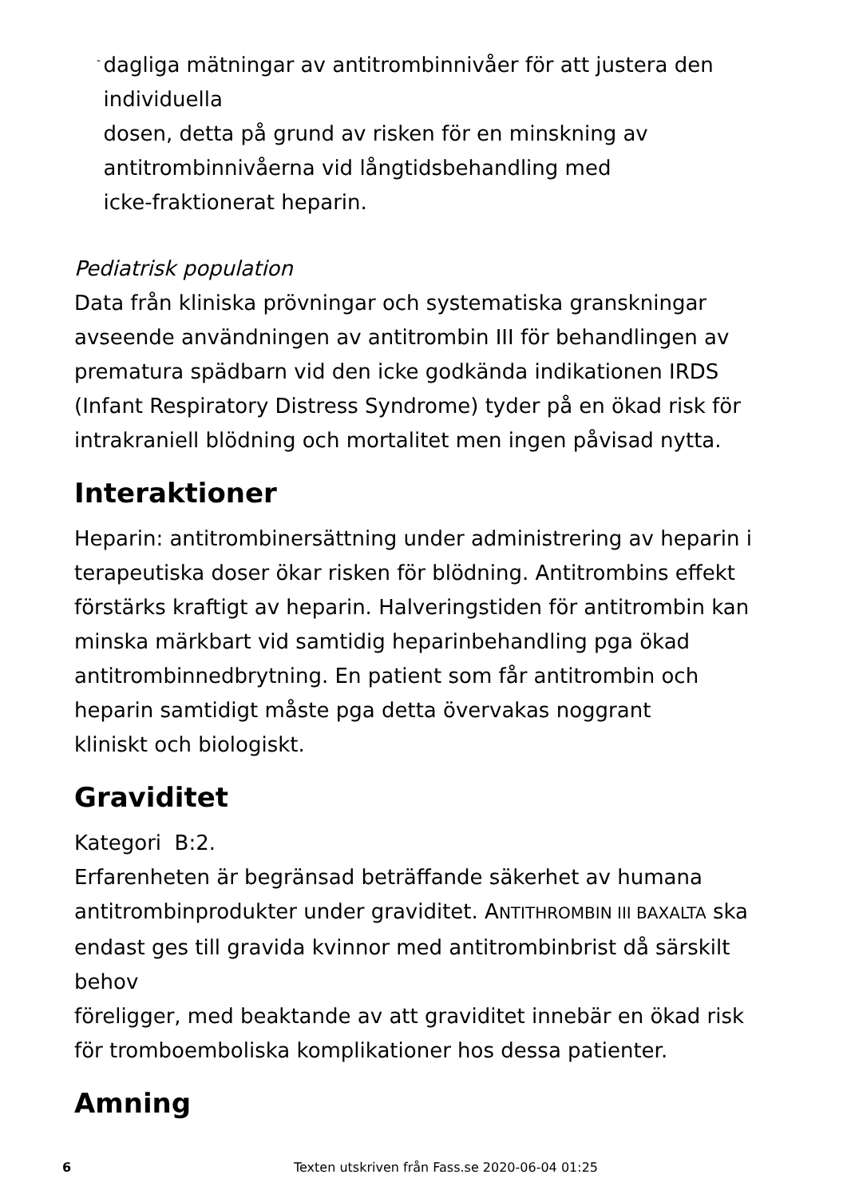-
dagliga mätningar av antitrombinnivåer för att justera den individuella
dosen, detta på grund av risken för en minskning av antitrombinnivåerna vid långtidsbehandling med
icke-fraktionerat heparin.
Pediatrisk population
Data från kliniska prövningar och systematiska granskningar avseende användningen av antitrombin III för behandlingen av prematura spädbarn vid den icke godkända indikationen IRDS (Infant Respiratory Distress Syndrome) tyder på en ökad risk för intrakraniell blödning och mortalitet men ingen påvisad nytta.
Interaktioner
Heparin: antitrombinersättning under administrering av heparin i terapeutiska doser ökar risken för blödning. Antitrombins effekt förstärks kraftigt av heparin. Halveringstiden för antitrombin kan minska märkbart vid samtidig heparinbehandling pga ökad antitrombinnedbrytning. En patient som får antitrombin och heparin samtidigt måste pga detta övervakas noggrant
kliniskt och biologiskt.
Graviditet
Kategori B:2.
Erfarenheten är begränsad beträffande säkerhet av humana antitrombinprodukter under graviditet. ANTITHROMBIN III BAXALTA ska endast ges till gravida kvinnor med antitrombinbrist då särskilt behov
föreligger, med beaktande av att graviditet innebär en ökad risk för tromboemboliska komplikationer hos dessa patienter.
Amning
6 Texten utskriven från Fass.se 2020-06-04 01:25